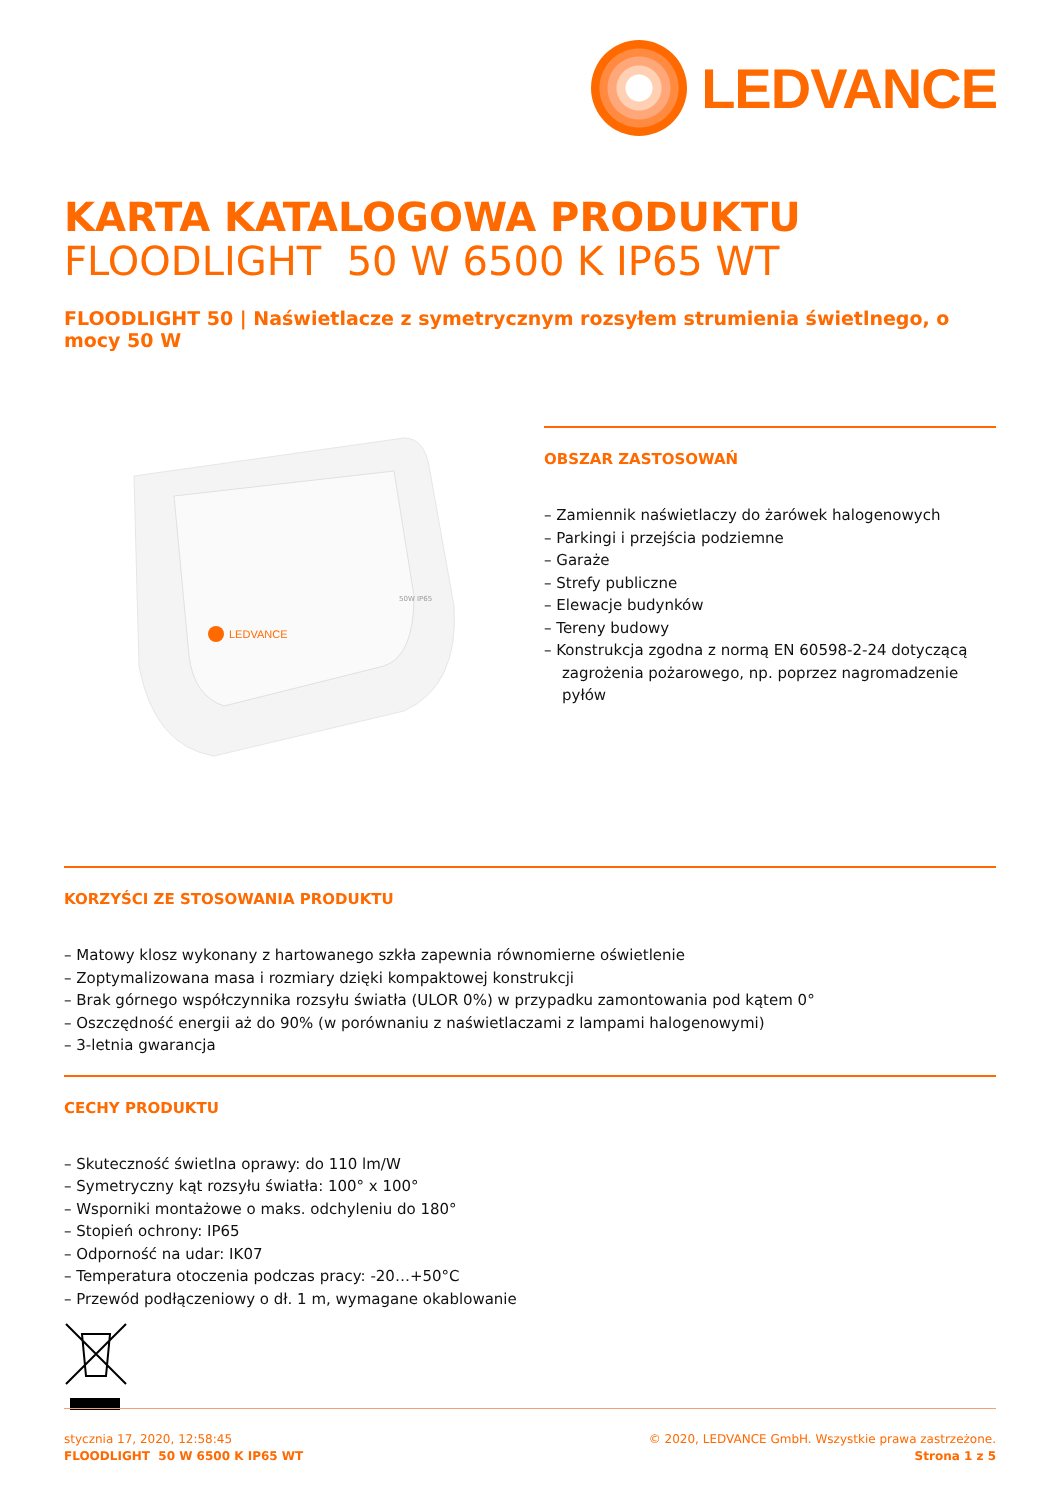LEDVANCE
KARTA KATALOGOWA PRODUKTU
FLOODLIGHT 50 W 6500 K IP65 WT
FLOODLIGHT 50 | Naświetlacze z symetrycznym rozsyłem strumienia świetlnego, o mocy 50 W
LEDVANCE
50W IP65
OBSZAR ZASTOSOWAŃ
– Zamiennik naświetlaczy do żarówek halogenowych
– Parkingi i przejścia podziemne
– Garaże
– Strefy publiczne
– Elewacje budynków
– Tereny budowy
– Konstrukcja zgodna z normą EN 60598-2-24 dotyczącą zagrożenia pożarowego, np. poprzez nagromadzenie pyłów
KORZYŚCI ZE STOSOWANIA PRODUKTU
– Matowy klosz wykonany z hartowanego szkła zapewnia równomierne oświetlenie
– Zoptymalizowana masa i rozmiary dzięki kompaktowej konstrukcji
– Brak górnego współczynnika rozsyłu światła (ULOR 0%) w przypadku zamontowania pod kątem 0°
– Oszczędność energii aż do 90% (w porównaniu z naświetlaczami z lampami halogenowymi)
– 3-letnia gwarancja
CECHY PRODUKTU
– Skuteczność świetlna oprawy: do 110 lm/W
– Symetryczny kąt rozsyłu światła: 100° x 100°
– Wsporniki montażowe o maks. odchyleniu do 180°
– Stopień ochrony: IP65
– Odporność na udar: IK07
– Temperatura otoczenia podczas pracy: -20…+50°C
– Przewód podłączeniowy o dł. 1 m, wymagane okablowanie
stycznia 17, 2020, 12:58:45
FLOODLIGHT 50 W 6500 K IP65 WT
© 2020, LEDVANCE GmbH. Wszystkie prawa zastrzeżone.
Strona 1 z 5